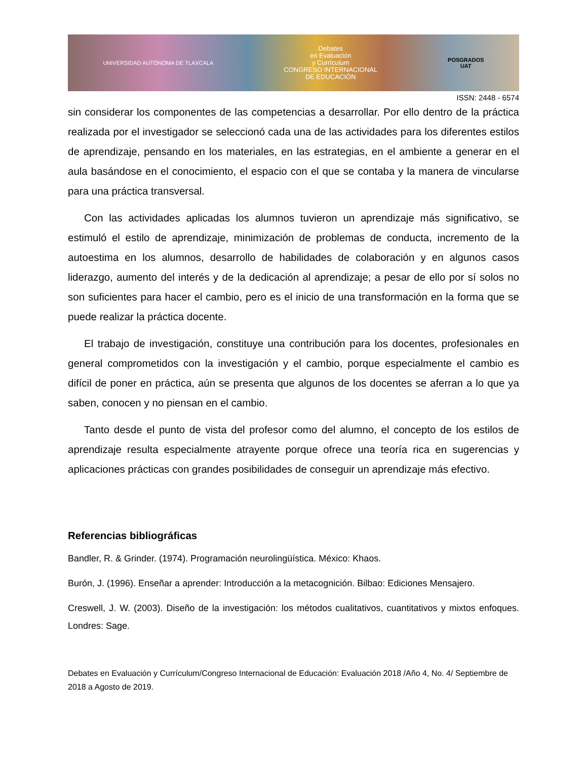UNIVERSIDAD AUTÓNOMA DE TLAXCALA
Debates
en Evaluación
y Currículum
CONGRESO INTERNACIONAL
DE EDUCACIÓN
POSGRADOS
UAT
ISSN: 2448 - 6574
sin considerar los componentes de las competencias a desarrollar. Por ello dentro de la práctica realizada por el investigador se seleccionó cada una de las actividades para los diferentes estilos de aprendizaje, pensando en los materiales, en las estrategias, en el ambiente a generar en el aula basándose en el conocimiento, el espacio con el que se contaba y la manera de vincularse para una práctica transversal.
Con las actividades aplicadas los alumnos tuvieron un aprendizaje más significativo, se estimuló el estilo de aprendizaje, minimización de problemas de conducta, incremento de la autoestima en los alumnos, desarrollo de habilidades de colaboración y en algunos casos liderazgo, aumento del interés y de la dedicación al aprendizaje; a pesar de ello por sí solos no son suficientes para hacer el cambio, pero es el inicio de una transformación en la forma que se puede realizar la práctica docente.
El trabajo de investigación, constituye una contribución para los docentes, profesionales en general comprometidos con la investigación y el cambio, porque especialmente el cambio es difícil de poner en práctica, aún se presenta que algunos de los docentes se aferran a lo que ya saben, conocen y no piensan en el cambio.
Tanto desde el punto de vista del profesor como del alumno, el concepto de los estilos de aprendizaje resulta especialmente atrayente porque ofrece una teoría rica en sugerencias y aplicaciones prácticas con grandes posibilidades de conseguir un aprendizaje más efectivo.
Referencias bibliográficas
Bandler, R. & Grinder. (1974). Programación neurolingüística. México: Khaos.
Burón, J. (1996). Enseñar a aprender: Introducción a la metacognición. Bilbao: Ediciones Mensajero.
Creswell, J. W. (2003). Diseño de la investigación: los métodos cualitativos, cuantitativos y mixtos enfoques. Londres: Sage.
Debates en Evaluación y Currículum/Congreso Internacional de Educación: Evaluación 2018 /Año 4, No. 4/ Septiembre de 2018 a Agosto de 2019.